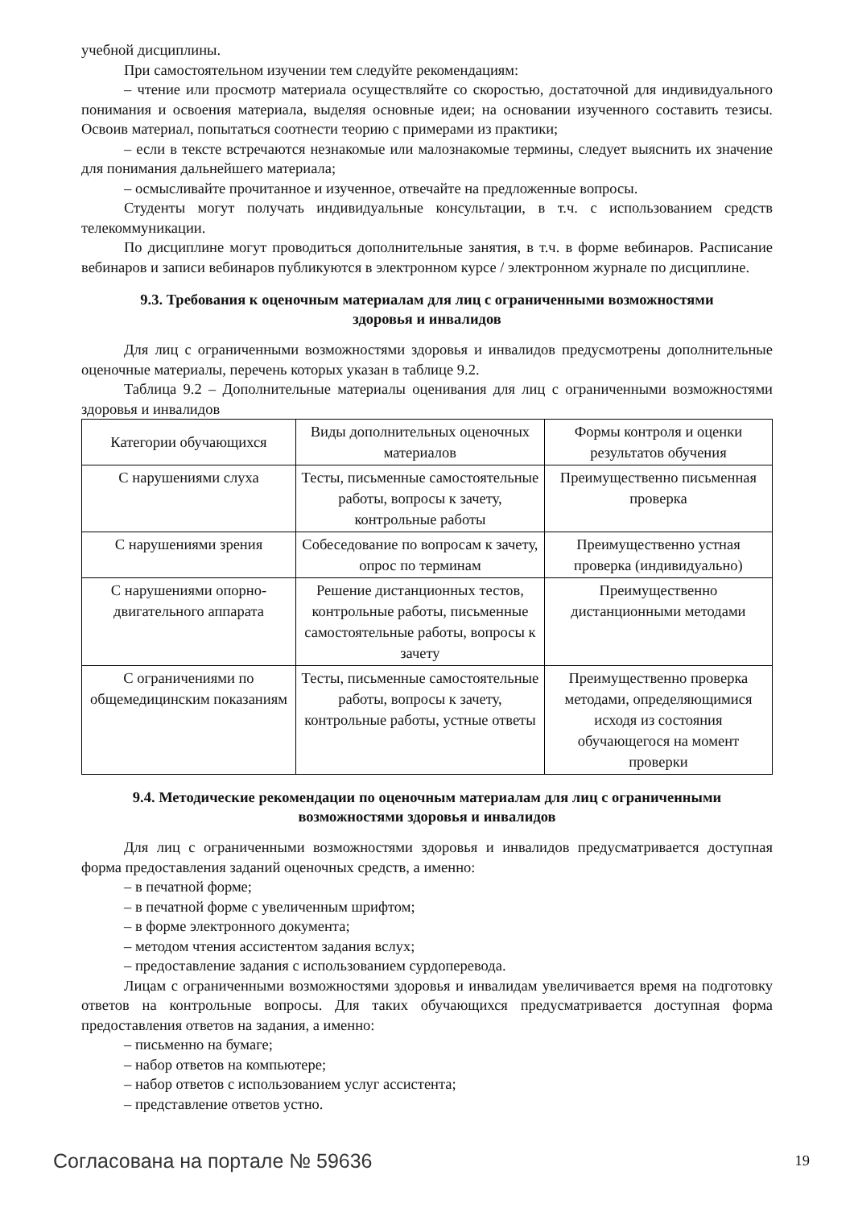учебной дисциплины.
При самостоятельном изучении тем следуйте рекомендациям:
– чтение или просмотр материала осуществляйте со скоростью, достаточной для индивидуального понимания и освоения материала, выделяя основные идеи; на основании изученного составить тезисы. Освоив материал, попытаться соотнести теорию с примерами из практики;
– если в тексте встречаются незнакомые или малознакомые термины, следует выяснить их значение для понимания дальнейшего материала;
– осмысливайте прочитанное и изученное, отвечайте на предложенные вопросы.
Студенты могут получать индивидуальные консультации, в т.ч. с использованием средств телекоммуникации.
По дисциплине могут проводиться дополнительные занятия, в т.ч. в форме вебинаров. Расписание вебинаров и записи вебинаров публикуются в электронном курсе / электронном журнале по дисциплине.
9.3. Требования к оценочным материалам для лиц с ограниченными возможностями здоровья и инвалидов
Для лиц с ограниченными возможностями здоровья и инвалидов предусмотрены дополнительные оценочные материалы, перечень которых указан в таблице 9.2.
Таблица 9.2 – Дополнительные материалы оценивания для лиц с ограниченными возможностями здоровья и инвалидов
| Категории обучающихся | Виды дополнительных оценочных материалов | Формы контроля и оценки результатов обучения |
| С нарушениями слуха | Тесты, письменные самостоятельные работы, вопросы к зачету, контрольные работы | Преимущественно письменная проверка |
| С нарушениями зрения | Собеседование по вопросам к зачету, опрос по терминам | Преимущественно устная проверка (индивидуально) |
| С нарушениями опорно-двигательного аппарата | Решение дистанционных тестов, контрольные работы, письменные самостоятельные работы, вопросы к зачету | Преимущественно дистанционными методами |
| С ограничениями по общемедицинским показаниям | Тесты, письменные самостоятельные работы, вопросы к зачету, контрольные работы, устные ответы | Преимущественно проверка методами, определяющимися исходя из состояния обучающегося на момент проверки |
9.4. Методические рекомендации по оценочным материалам для лиц с ограниченными возможностями здоровья и инвалидов
Для лиц с ограниченными возможностями здоровья и инвалидов предусматривается доступная форма предоставления заданий оценочных средств, а именно:
– в печатной форме;
– в печатной форме с увеличенным шрифтом;
– в форме электронного документа;
– методом чтения ассистентом задания вслух;
– предоставление задания с использованием сурдоперевода.
Лицам с ограниченными возможностями здоровья и инвалидам увеличивается время на подготовку ответов на контрольные вопросы. Для таких обучающихся предусматривается доступная форма предоставления ответов на задания, а именно:
– письменно на бумаге;
– набор ответов на компьютере;
– набор ответов с использованием услуг ассистента;
– представление ответов устно.
Согласована на портале № 59636 19